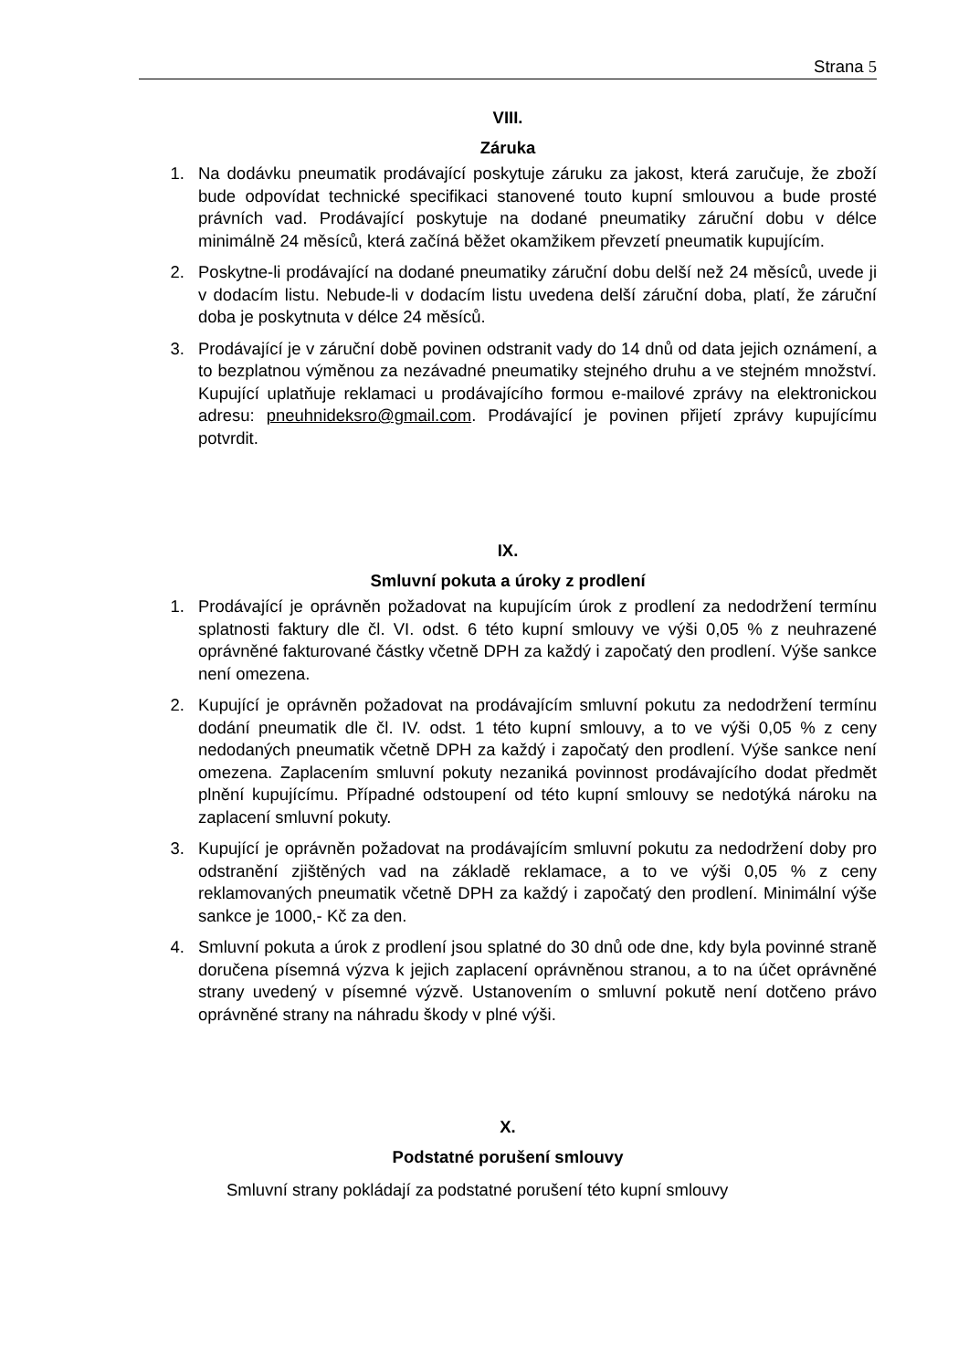Strana 5
VIII.
Záruka
1. Na dodávku pneumatik prodávající poskytuje záruku za jakost, která zaručuje, že zboží bude odpovídat technické specifikaci stanovené touto kupní smlouvou a bude prosté právních vad. Prodávající poskytuje na dodané pneumatiky záruční dobu v délce minimálně 24 měsíců, která začíná běžet okamžikem převzetí pneumatik kupujícím.
2. Poskytne-li prodávající na dodané pneumatiky záruční dobu delší než 24 měsíců, uvede ji v dodacím listu. Nebude-li v dodacím listu uvedena delší záruční doba, platí, že záruční doba je poskytnuta v délce 24 měsíců.
3. Prodávající je v záruční době povinen odstranit vady do 14 dnů od data jejich oznámení, a to bezplatnou výměnou za nezávadné pneumatiky stejného druhu a ve stejném množství. Kupující uplatňuje reklamaci u prodávajícího formou e-mailové zprávy na elektronickou adresu: pneuhnideksro@gmail.com. Prodávající je povinen přijetí zprávy kupujícímu potvrdit.
IX.
Smluvní pokuta a úroky z prodlení
1. Prodávající je oprávněn požadovat na kupujícím úrok z prodlení za nedodržení termínu splatnosti faktury dle čl. VI. odst. 6 této kupní smlouvy ve výši 0,05 % z neuhrazené oprávněné fakturované částky včetně DPH za každý i započatý den prodlení. Výše sankce není omezena.
2. Kupující je oprávněn požadovat na prodávajícím smluvní pokutu za nedodržení termínu dodání pneumatik dle čl. IV. odst. 1 této kupní smlouvy, a to ve výši 0,05 % z ceny nedodaných pneumatik včetně DPH za každý i započatý den prodlení. Výše sankce není omezena. Zaplacením smluvní pokuty nezaniká povinnost prodávajícího dodat předmět plnění kupujícímu. Případné odstoupení od této kupní smlouvy se nedotýká nároku na zaplacení smluvní pokuty.
3. Kupující je oprávněn požadovat na prodávajícím smluvní pokutu za nedodržení doby pro odstranění zjištěných vad na základě reklamace, a to ve výši 0,05 % z ceny reklamovaných pneumatik včetně DPH za každý i započatý den prodlení. Minimální výše sankce je 1000,- Kč za den.
4. Smluvní pokuta a úrok z prodlení jsou splatné do 30 dnů ode dne, kdy byla povinné straně doručena písemná výzva k jejich zaplacení oprávněnou stranou, a to na účet oprávněné strany uvedený v písemné výzvě. Ustanovením o smluvní pokutě není dotčeno právo oprávněné strany na náhradu škody v plné výši.
X.
Podstatné porušení smlouvy
Smluvní strany pokládají za podstatné porušení této kupní smlouvy